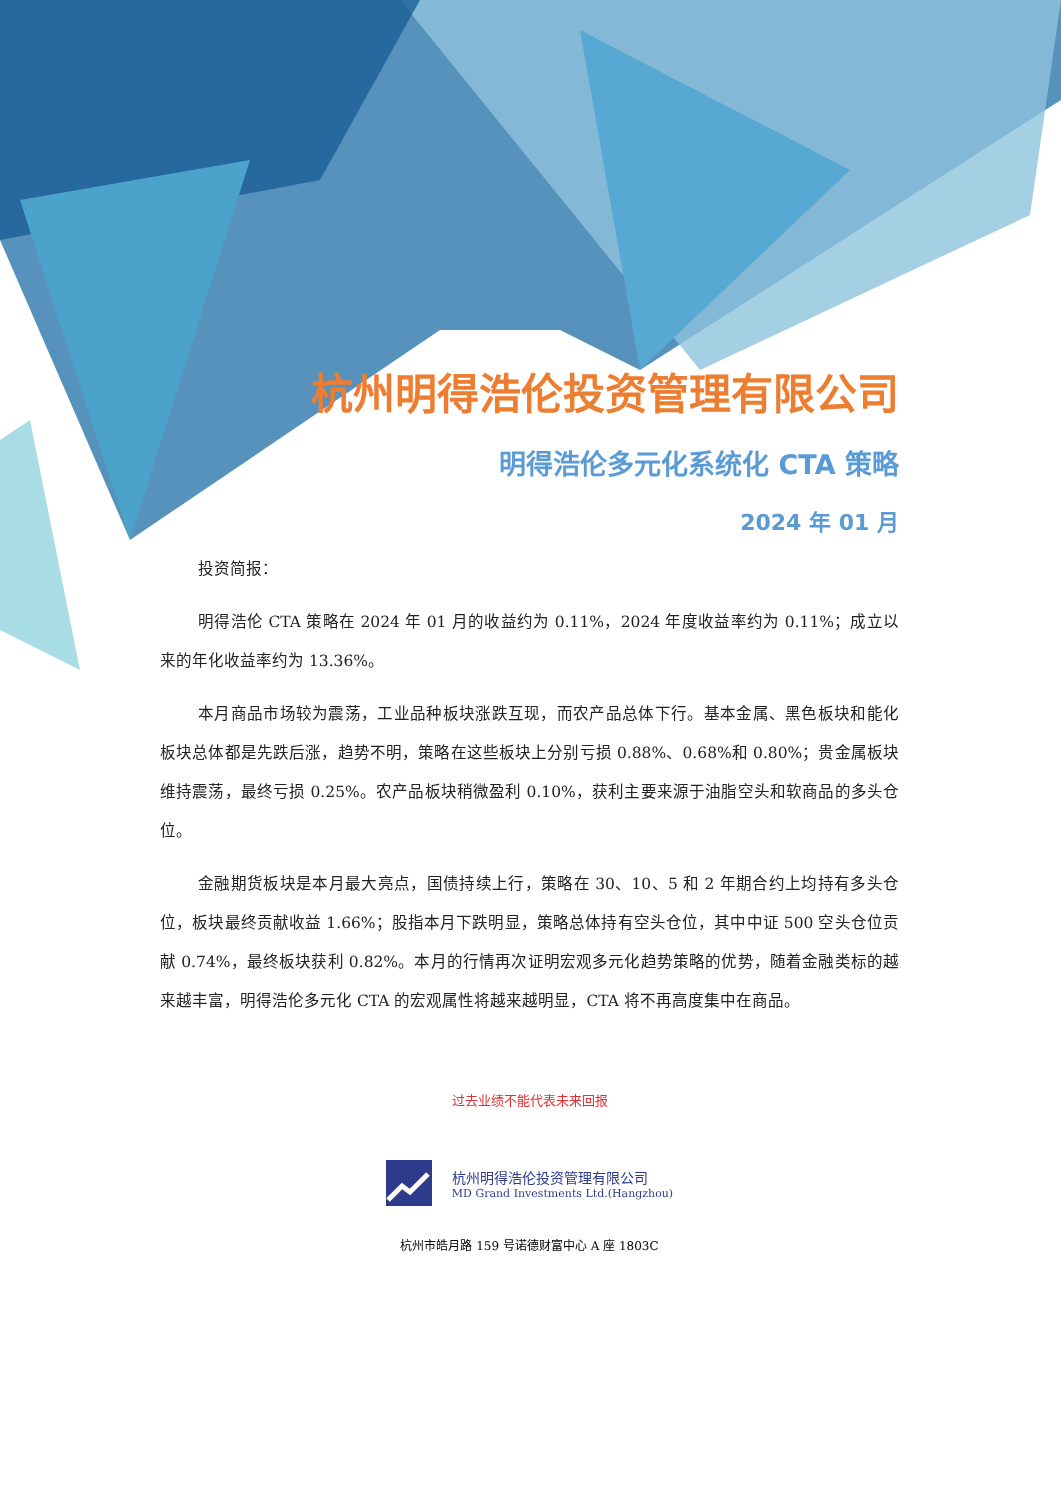杭州明得浩伦投资管理有限公司
明得浩伦多元化系统化 CTA 策略
2024 年 01 月
投资简报：
明得浩伦 CTA 策略在 2024 年 01 月的收益约为 0.11%，2024 年度收益率约为 0.11%；成立以来的年化收益率约为 13.36%。
本月商品市场较为震荡，工业品种板块涨跌互现，而农产品总体下行。基本金属、黑色板块和能化板块总体都是先跌后涨，趋势不明，策略在这些板块上分别亏损 0.88%、0.68%和 0.80%；贵金属板块维持震荡，最终亏损 0.25%。农产品板块稍微盈利 0.10%，获利主要来源于油脂空头和软商品的多头仓位。
金融期货板块是本月最大亮点，国债持续上行，策略在 30、10、5 和 2 年期合约上均持有多头仓位，板块最终贡献收益 1.66%；股指本月下跌明显，策略总体持有空头仓位，其中中证 500 空头仓位贡献 0.74%，最终板块获利 0.82%。本月的行情再次证明宏观多元化趋势策略的优势，随着金融类标的越来越丰富，明得浩伦多元化 CTA 的宏观属性将越来越明显，CTA 将不再高度集中在商品。
过去业绩不能代表未来回报
杭州明得浩伦投资管理有限公司
MD Grand Investments Ltd.(Hangzhou)
杭州市皓月路 159 号诺德财富中心 A 座 1803C